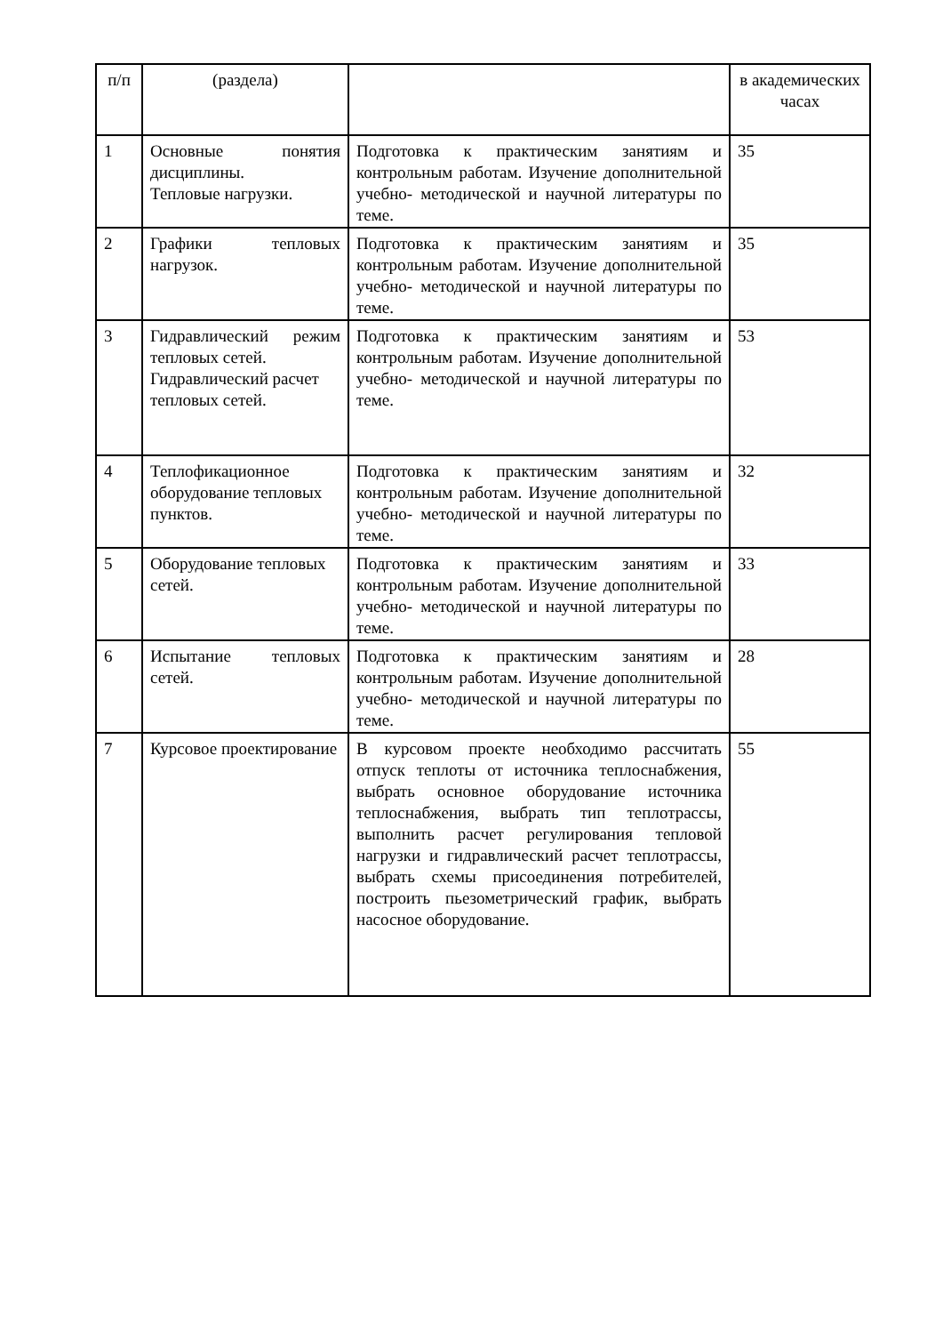| п/п | (раздела) | | в академических часах |
| 1 | Основные понятия дисциплины. Тепловые нагрузки. | Подготовка к практическим занятиям и контрольным работам. Изучение дополнительной учебно- методической и научной литературы по теме. | 35 |
| 2 | Графики тепловых нагрузок. | Подготовка к практическим занятиям и контрольным работам. Изучение дополнительной учебно- методической и научной литературы по теме. | 35 |
| 3 | Гидравлический режим тепловых сетей. Гидравлический расчет тепловых сетей. | Подготовка к практическим занятиям и контрольным работам. Изучение дополнительной учебно- методической и научной литературы по теме. | 53 |
| 4 | Теплофикационное оборудование тепловых пунктов. | Подготовка к практическим занятиям и контрольным работам. Изучение дополнительной учебно- методической и научной литературы по теме. | 32 |
| 5 | Оборудование тепловых сетей. | Подготовка к практическим занятиям и контрольным работам. Изучение дополнительной учебно- методической и научной литературы по теме. | 33 |
| 6 | Испытание тепловых сетей. | Подготовка к практическим занятиям и контрольным работам. Изучение дополнительной учебно- методической и научной литературы по теме. | 28 |
| 7 | Курсовое проектирование | В курсовом проекте необходимо рассчитать отпуск теплоты от источника теплоснабжения, выбрать основное оборудование источника теплоснабжения, выбрать тип теплотрассы, выполнить расчет регулирования тепловой нагрузки и гидравлический расчет теплотрассы, выбрать схемы присоединения потребителей, построить пьезометрический график, выбрать насосное оборудование. | 55 |